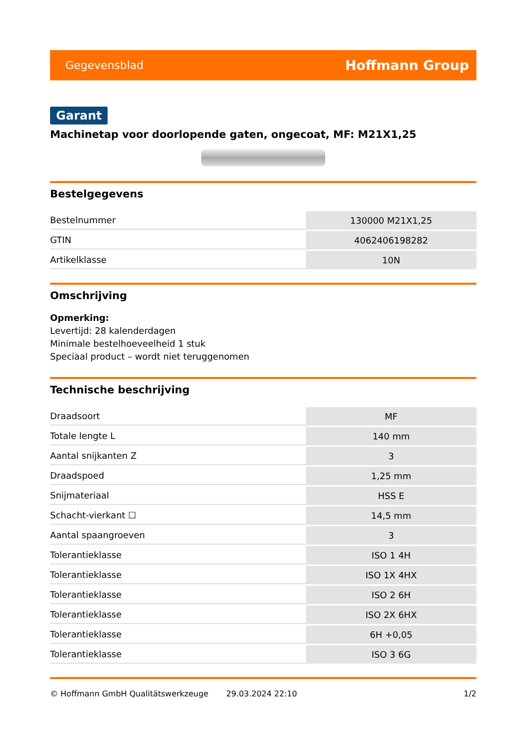Gegevensblad Hoffmann Group
Garant
Machinetap voor doorlopende gaten, ongecoat, MF: M21X1,25
Bestelgegevens
| Bestelnummer | 130000 M21X1,25 |
| GTIN | 4062406198282 |
| Artikelklasse | 10N |
Omschrijving
Opmerking:
Levertijd: 28 kalenderdagen
Minimale bestelhoeveelheid 1 stuk
Speciaal product – wordt niet teruggenomen
Technische beschrijving
| Draadsoort | MF |
| Totale lengte L | 140 mm |
| Aantal snijkanten Z | 3 |
| Draadspoed | 1,25 mm |
| Snijmateriaal | HSS E |
| Schacht-vierkant ☐ | 14,5 mm |
| Aantal spaangroeven | 3 |
| Tolerantieklasse | ISO 1 4H |
| Tolerantieklasse | ISO 1X 4HX |
| Tolerantieklasse | ISO 2 6H |
| Tolerantieklasse | ISO 2X 6HX |
| Tolerantieklasse | 6H +0,05 |
| Tolerantieklasse | ISO 3 6G |
© Hoffmann GmbH Qualitätswerkzeuge 29.03.2024 22:10 1/2